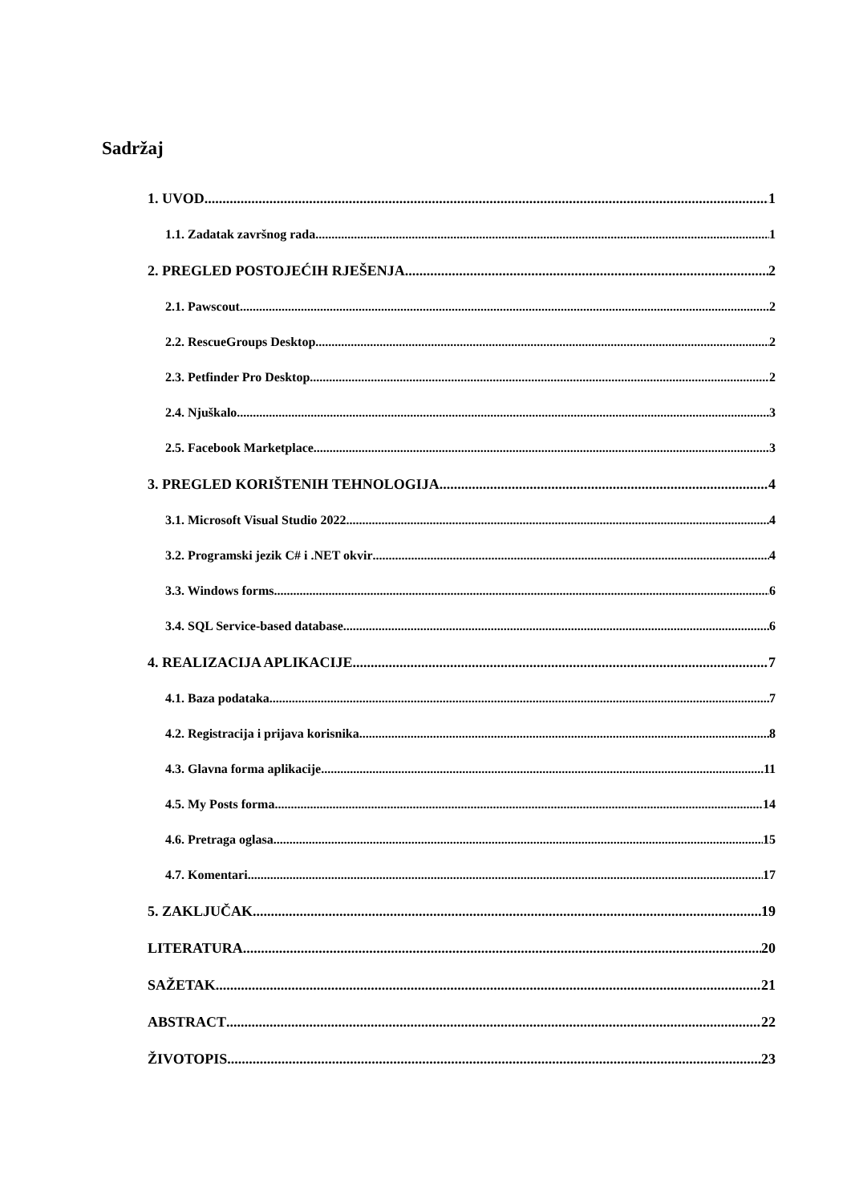Sadržaj
1. UVOD 1
1.1. Zadatak završnog rada 1
2. PREGLED POSTOJEĆIH RJEŠENJA 2
2.1. Pawscout 2
2.2. RescueGroups Desktop 2
2.3. Petfinder Pro Desktop 2
2.4. Njuškalo 3
2.5. Facebook Marketplace 3
3. PREGLED KORIŠTENIH TEHNOLOGIJA 4
3.1. Microsoft Visual Studio 2022 4
3.2. Programski jezik C# i .NET okvir 4
3.3. Windows forms 6
3.4. SQL Service-based database 6
4. REALIZACIJA APLIKACIJE 7
4.1. Baza podataka 7
4.2. Registracija i prijava korisnika 8
4.3. Glavna forma aplikacije 11
4.5. My Posts forma 14
4.6. Pretraga oglasa 15
4.7. Komentari 17
5. ZAKLJUČAK 19
LITERATURA 20
SAŽETAK 21
ABSTRACT 22
ŽIVOTOPIS 23